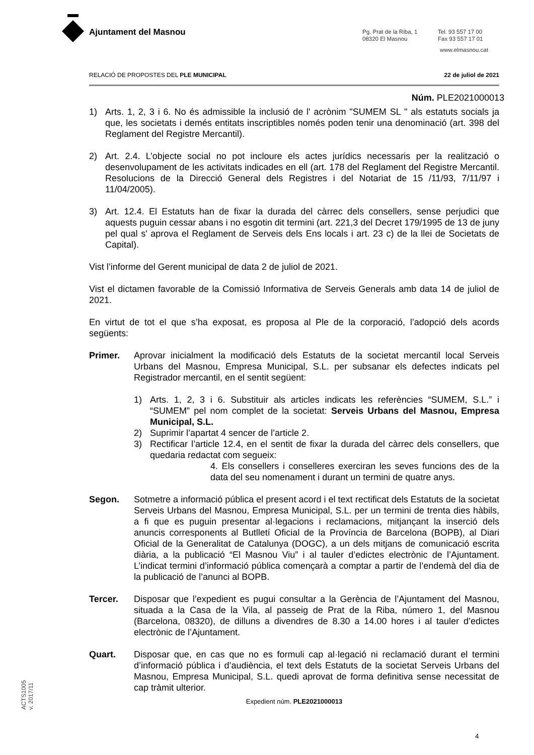Ajuntament del Masnou
Pg. Prat de la Riba, 1
08320 El Masnou
Tel. 93 557 17 00
Fax 93 557 17 01
www.elmasnou.cat
RELACIÓ DE PROPOSTES DEL PLE MUNICIPAL 22 de juliol de 2021
Núm. PLE2021000013
1) Arts. 1, 2, 3 i 6. No és admissible la inclusió de l' acrònim "SUMEM SL " als estatuts socials ja que, les societats i demés entitats inscriptibles només poden tenir una denominació (art. 398 del Reglament del Registre Mercantil).
2) Art. 2.4. L’objecte social no pot incloure els actes jurídics necessaris per la realització o desenvolupament de les activitats indicades en ell (art. 178 del Reglament del Registre Mercantil. Resolucions de la Direcció General dels Registres i del Notariat de 15 /11/93, 7/11/97 i 11/04/2005).
3) Art. 12.4. El Estatuts han de fixar la durada del càrrec dels consellers, sense perjudici que aquests puguin cessar abans i no esgotin dit termini (art. 221,3 del Decret 179/1995 de 13 de juny pel qual s' aprova el Reglament de Serveis dels Ens locals i art. 23 c) de la llei de Societats de Capital).
Vist l’informe del Gerent municipal de data 2 de juliol de 2021.
Vist el dictamen favorable de la Comissió Informativa de Serveis Generals amb data 14 de juliol de 2021.
En virtut de tot el que s’ha exposat, es proposa al Ple de la corporació, l’adopció dels acords següents:
Primer. Aprovar inicialment la modificació dels Estatuts de la societat mercantil local Serveis Urbans del Masnou, Empresa Municipal, S.L. per subsanar els defectes indicats pel Registrador mercantil, en el sentit següent:
1) Arts. 1, 2, 3 i 6. Substituir als articles indicats les referències “SUMEM, S.L.” i “SUMEM” pel nom complet de la societat: Serveis Urbans del Masnou, Empresa Municipal, S.L.
2) Suprimir l’apartat 4 sencer de l’article 2.
3) Rectificar l’article 12.4, en el sentit de fixar la durada del càrrec dels consellers, que quedaria redactat com segueix:
4. Els consellers i conselleres exerciran les seves funcions des de la data del seu nomenament i durant un termini de quatre anys.
Segon. Sotmetre a informació pública el present acord i el text rectificat dels Estatuts de la societat Serveis Urbans del Masnou, Empresa Municipal, S.L. per un termini de trenta dies hàbils, a fi que es puguin presentar al·legacions i reclamacions, mitjançant la inserció dels anuncis corresponents al Butlletí Oficial de la Província de Barcelona (BOPB), al Diari Oficial de la Generalitat de Catalunya (DOGC), a un dels mitjans de comunicació escrita diària, a la publicació “El Masnou Viu” i al tauler d’edictes electrònic de l’Ajuntament. L’indicat termini d’informació pública començarà a comptar a partir de l’endemà del dia de la publicació de l’anunci al BOPB.
Tercer. Disposar que l’expedient es pugui consultar a la Gerència de l’Ajuntament del Masnou, situada a la Casa de la Vila, al passeig de Prat de la Riba, número 1, del Masnou (Barcelona, 08320), de dilluns a divendres de 8.30 a 14.00 hores i al tauler d’edictes electrònic de l’Ajuntament.
Quart. Disposar que, en cas que no es formuli cap al·legació ni reclamació durant el termini d’informació pública i d’audiència, el text dels Estatuts de la societat Serveis Urbans del Masnou, Empresa Municipal, S.L. quedi aprovat de forma definitiva sense necessitat de cap tràmit ulterior.
Expedient núm. PLE2021000013
4
ACTS1005
v. 2017/11